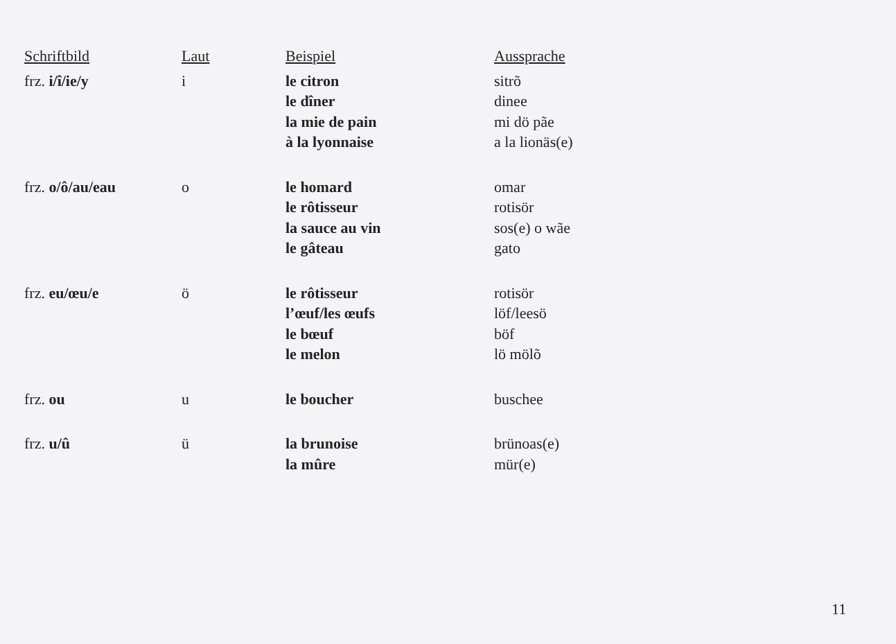| Schriftbild | Laut | Beispiel | Aussprache |
| --- | --- | --- | --- |
| frz. i/î/ie/y | i | le citron le dîner la mie de pain à la lyonnaise | sitrõ dinee mi dö pãe a la lionäs(e) |
| frz. o/ô/au/eau | o | le homard le rôtisseur la sauce au vin le gâteau | omar rotisör sos(e) o wãe gato |
| frz. eu/œu/e | ö | le rôtisseur l’œuf/les œufs le bœuf le melon | rotisör löf/leesö böf lö mölõ |
| frz. ou | u | le boucher | buschee |
| frz. u/û | ü | la brunoise la mûre | brünoas(e) mür(e) |
11